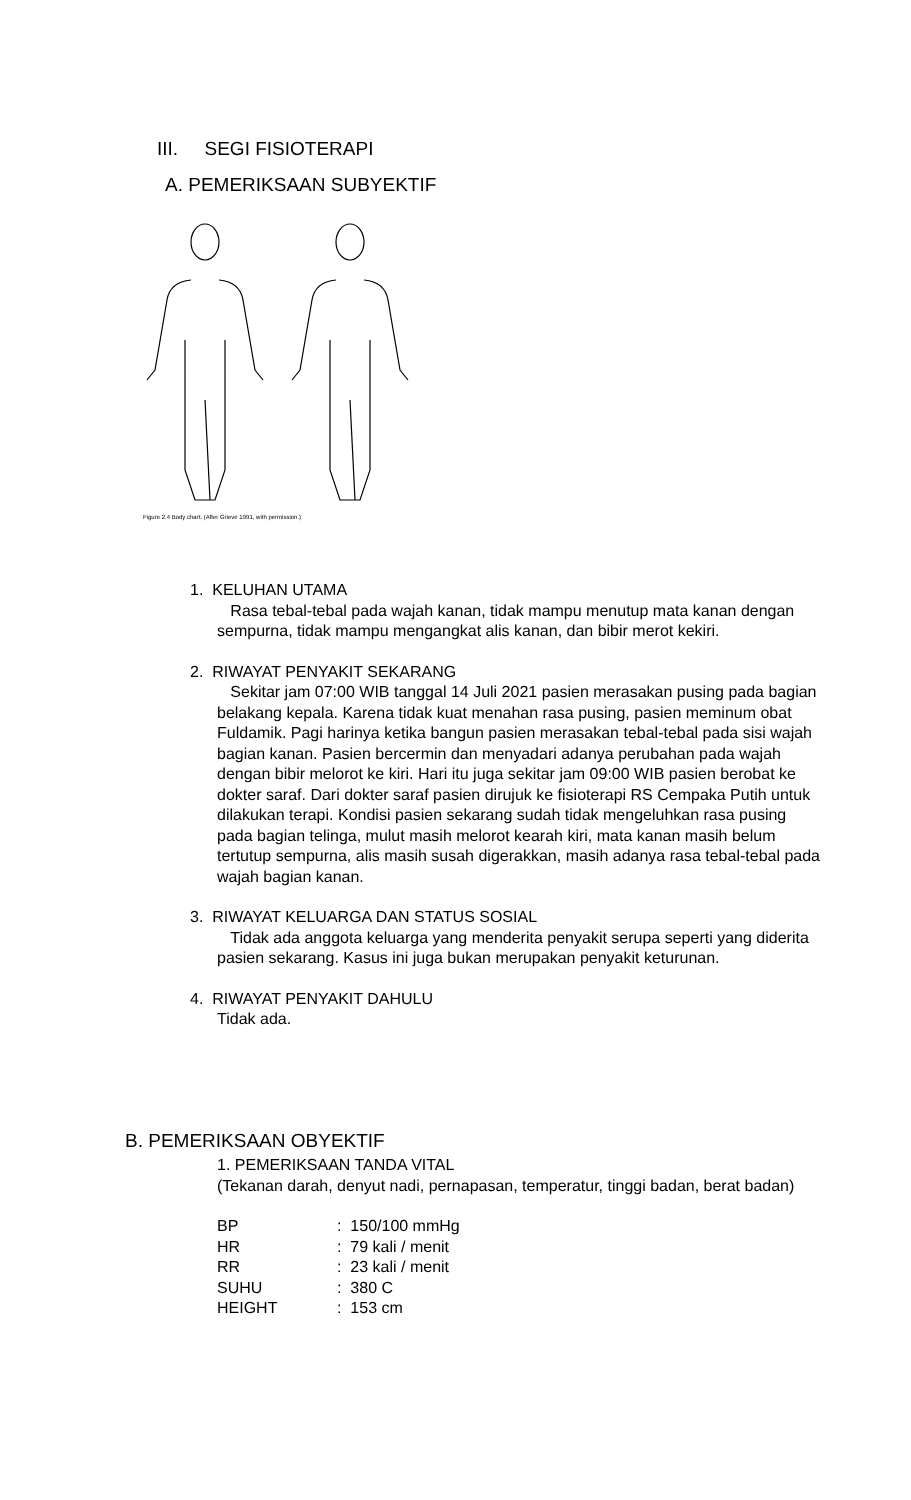III. SEGI FISIOTERAPI
A. PEMERIKSAAN SUBYEKTIF
Figure 2.4 Body chart. (After Grieve 1991, with permission.)
1. KELUHAN UTAMA
Rasa tebal-tebal pada wajah kanan, tidak mampu menutup mata kanan dengan sempurna, tidak mampu mengangkat alis kanan, dan bibir merot kekiri.
2. RIWAYAT PENYAKIT SEKARANG
Sekitar jam 07:00 WIB tanggal 14 Juli 2021 pasien merasakan pusing pada bagian belakang kepala. Karena tidak kuat menahan rasa pusing, pasien meminum obat Fuldamik. Pagi harinya ketika bangun pasien merasakan tebal-tebal pada sisi wajah bagian kanan. Pasien bercermin dan menyadari adanya perubahan pada wajah dengan bibir melorot ke kiri. Hari itu juga sekitar jam 09:00 WIB pasien berobat ke dokter saraf. Dari dokter saraf pasien dirujuk ke fisioterapi RS Cempaka Putih untuk dilakukan terapi. Kondisi pasien sekarang sudah tidak mengeluhkan rasa pusing pada bagian telinga, mulut masih melorot kearah kiri, mata kanan masih belum tertutup sempurna, alis masih susah digerakkan, masih adanya rasa tebal-tebal pada wajah bagian kanan.
3. RIWAYAT KELUARGA DAN STATUS SOSIAL
Tidak ada anggota keluarga yang menderita penyakit serupa seperti yang diderita pasien sekarang. Kasus ini juga bukan merupakan penyakit keturunan.
4. RIWAYAT PENYAKIT DAHULU
Tidak ada.
B. PEMERIKSAAN OBYEKTIF
1. PEMERIKSAAN TANDA VITAL
(Tekanan darah, denyut nadi, pernapasan, temperatur, tinggi badan, berat badan)
| BP | : 150/100 mmHg |
| HR | : 79 kali / menit |
| RR | : 23 kali / menit |
| SUHU | : 380 C |
| HEIGHT | : 153 cm |